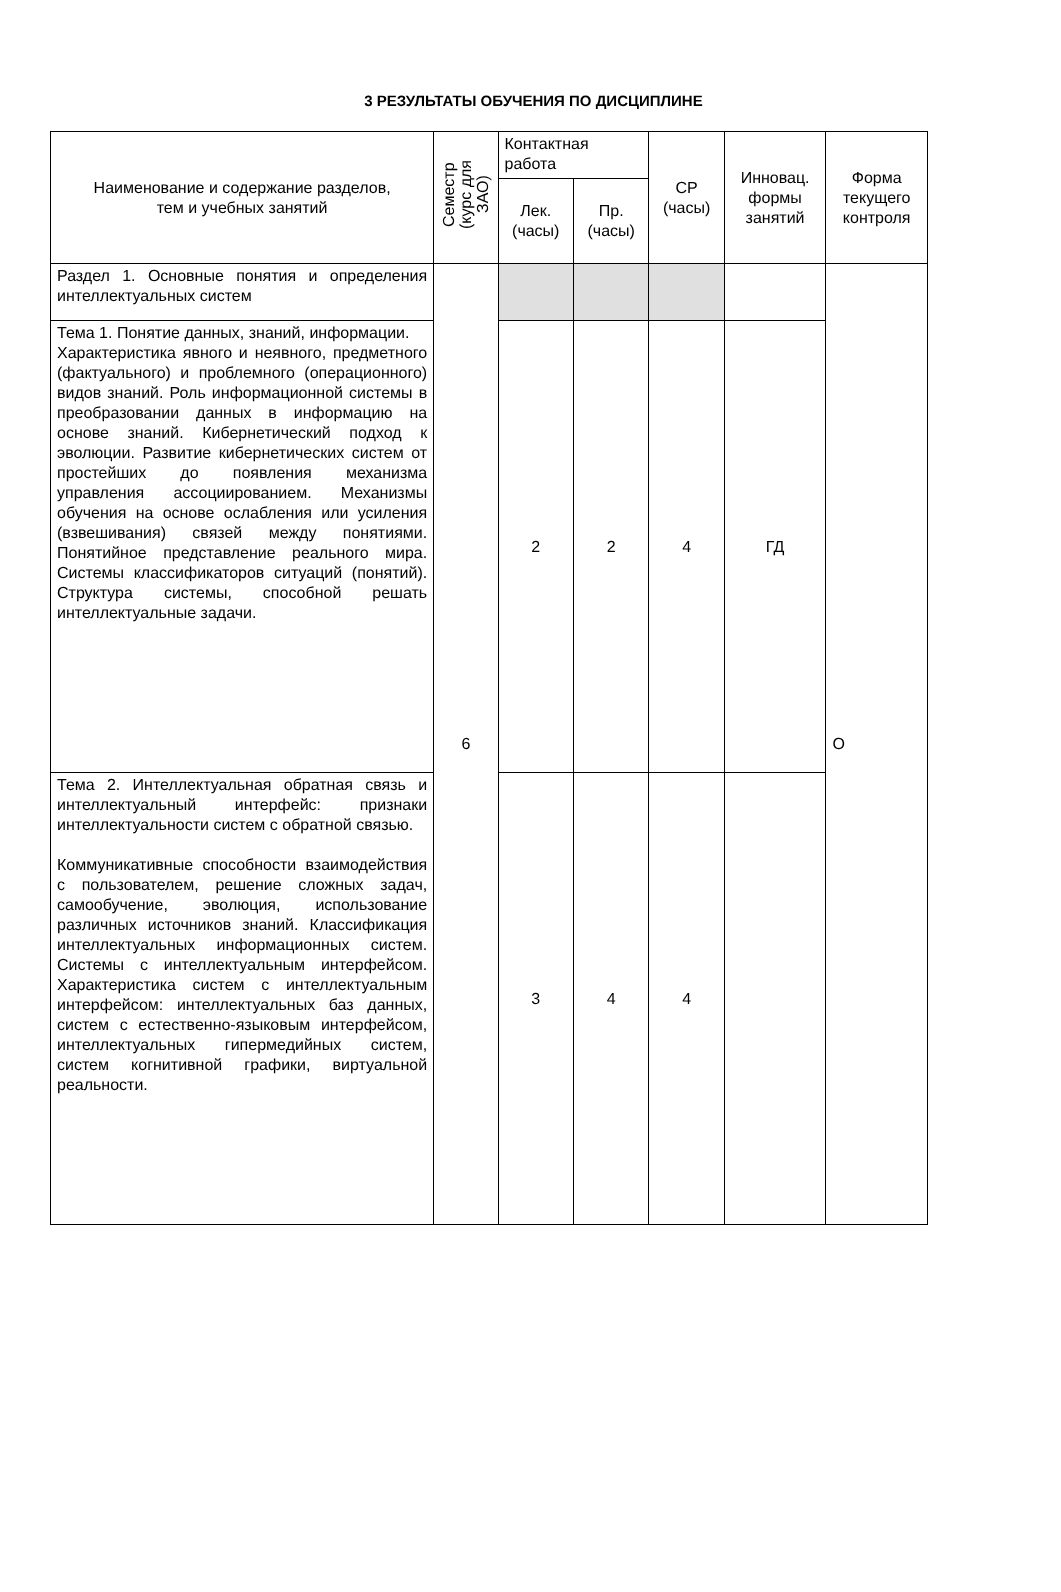3 РЕЗУЛЬТАТЫ ОБУЧЕНИЯ ПО ДИСЦИПЛИНЕ
| Наименование и содержание разделов, тем и учебных занятий | Семестр (курс для ЗАО) | Контактная работа | | СР (часы) | Инновац. формы занятий | Форма текущего контроля |
| --- | --- | --- | --- | --- | --- | --- |
| | | Лек. (часы) | Пр. (часы) | | | |
| Раздел 1. Основные понятия и определения интеллектуальных систем | 6 | | | | | О |
| Тема 1. Понятие данных, знаний, информации. Характеристика явного и неявного, предметного (фактуального) и проблемного (операционного) видов знаний. Роль информационной системы в преобразовании данных в информацию на основе знаний. Кибернетический подход к эволюции. Развитие кибернетических систем от простейших до появления механизма управления ассоциированием. Механизмы обучения на основе ослабления или усиления (взвешивания) связей между понятиями. Понятийное представление реального мира. Системы классификаторов ситуаций (понятий). Структура системы, способной решать интеллектуальные задачи. | | 2 | 2 | 4 | ГД | |
| Тема 2. Интеллектуальная обратная связь и интеллектуальный интерфейс: признаки интеллектуальности систем с обратной связью. Коммуникативные способности взаимодействия с пользователем, решение сложных задач, самообучение, эволюция, использование различных источников знаний. Классификация интеллектуальных информационных систем. Системы с интеллектуальным интерфейсом. Характеристика систем с интеллектуальным интерфейсом: интеллектуальных баз данных, систем с естественно-языковым интерфейсом, интеллектуальных гипермедийных систем, систем когнитивной графики, виртуальной реальности. | | 3 | 4 | 4 | | |